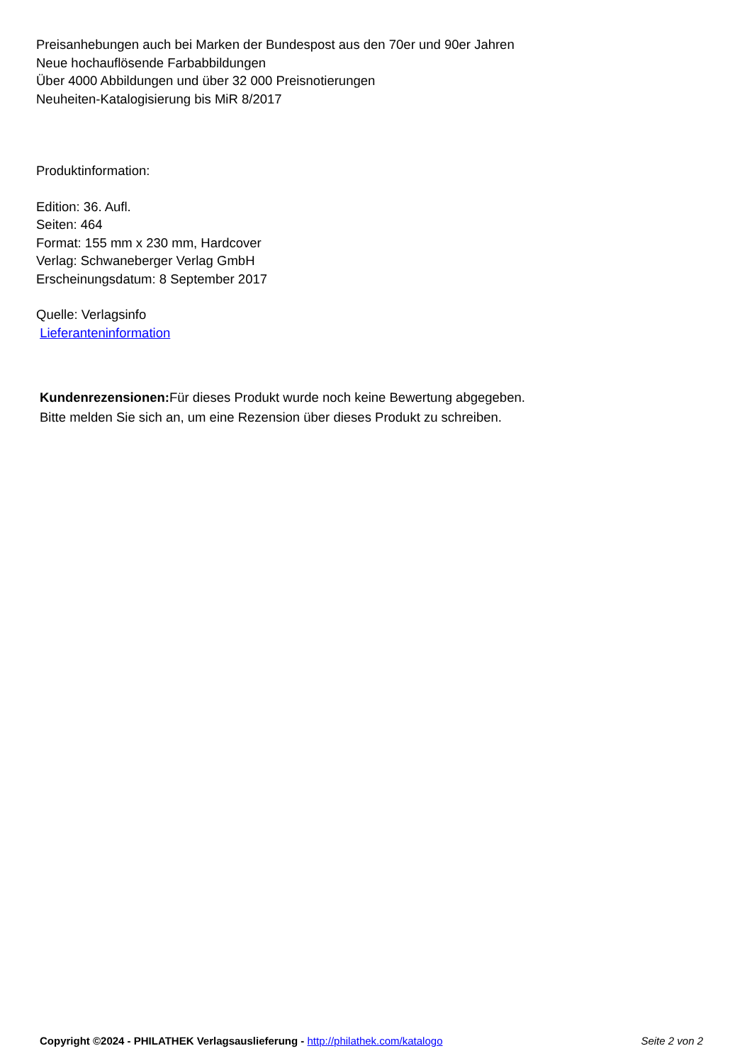Preisanhebungen auch bei Marken der Bundespost aus den 70er und 90er Jahren
Neue hochauflösende Farbabbildungen
Über 4000 Abbildungen und über 32 000 Preisnotierungen
Neuheiten-Katalogisierung bis MiR 8/2017
Produktinformation:
Edition: 36. Aufl.
Seiten: 464
Format: 155 mm x 230 mm, Hardcover
Verlag: Schwaneberger Verlag GmbH
Erscheinungsdatum: 8 September 2017
Quelle: Verlagsinfo
Lieferanteninformation
Kundenrezensionen: Für dieses Produkt wurde noch keine Bewertung abgegeben.
Bitte melden Sie sich an, um eine Rezension über dieses Produkt zu schreiben.
Copyright ©2024 - PHILATHEK Verlagsauslieferung - http://philathek.com/katalogo Seite 2 von 2